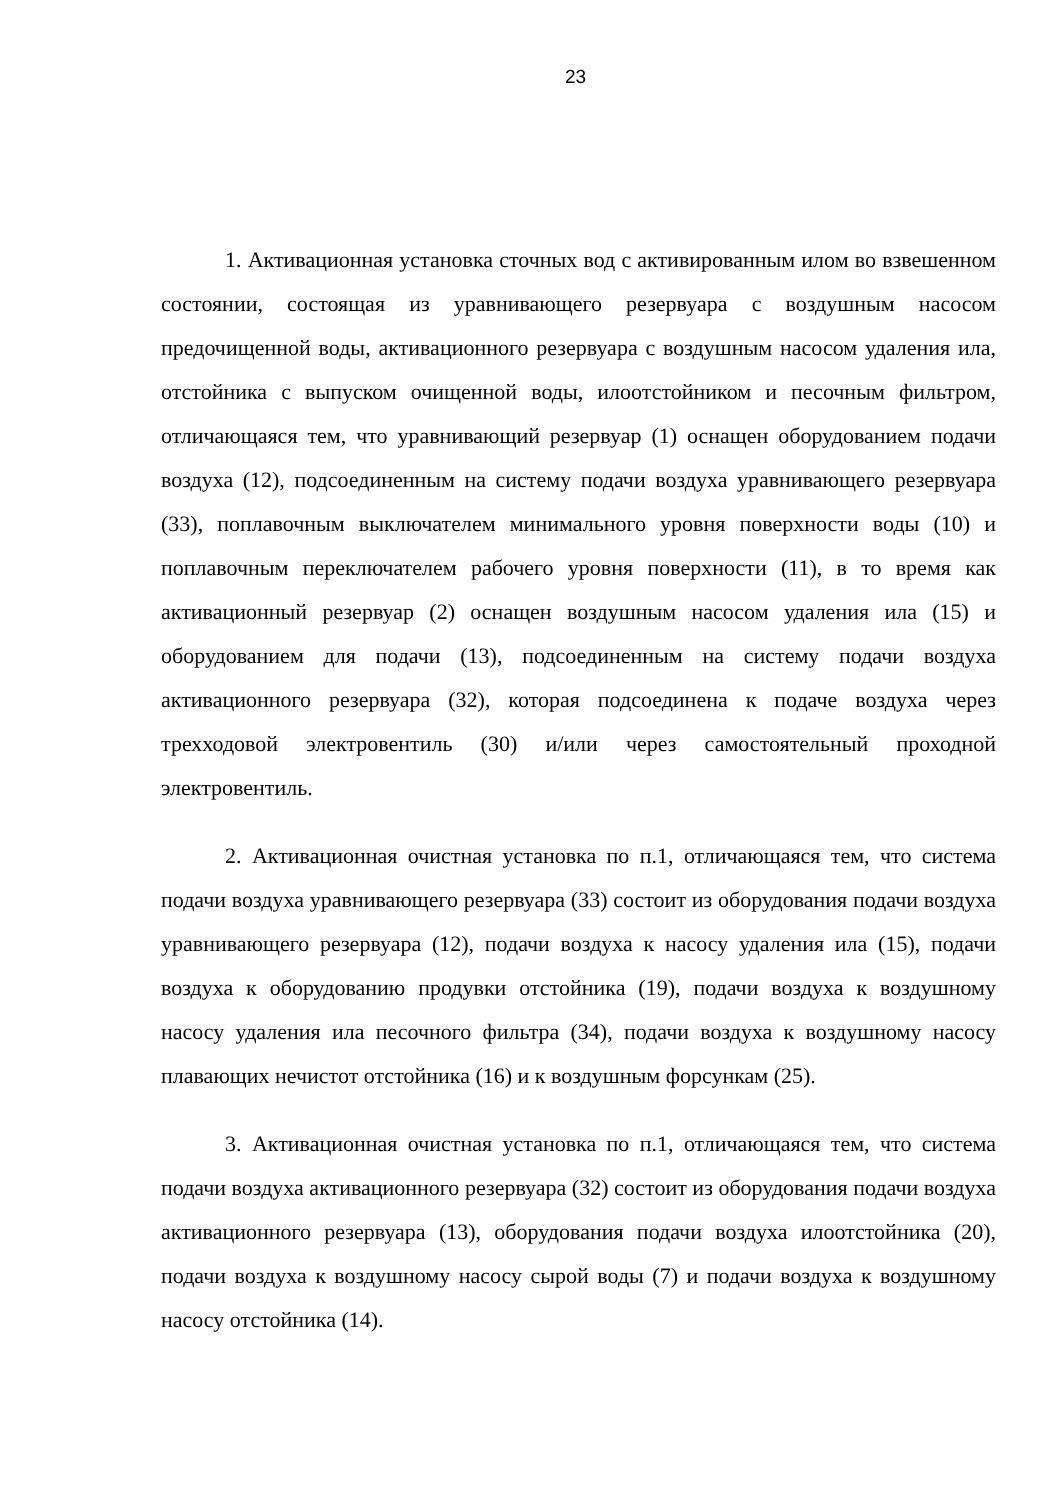23
1. Активационная установка сточных вод с активированным илом во взвешенном состоянии, состоящая из уравнивающего резервуара с воздушным насосом предочищенной воды, активационного резервуара с воздушным насосом удаления ила, отстойника с выпуском очищенной воды, илоотстойником и песочным фильтром, отличающаяся тем, что уравнивающий резервуар (1) оснащен оборудованием подачи воздуха (12), подсоединенным на систему подачи воздуха уравнивающего резервуара (33), поплавочным выключателем минимального уровня поверхности воды (10) и поплавочным переключателем рабочего уровня поверхности (11), в то время как активационный резервуар (2) оснащен воздушным насосом удаления ила (15) и оборудованием для подачи (13), подсоединенным на систему подачи воздуха активационного резервуара (32), которая подсоединена к подаче воздуха через трехходовой электровентиль (30) и/или через самостоятельный проходной электровентиль.
2. Активационная очистная установка по п.1, отличающаяся тем, что система подачи воздуха уравнивающего резервуара (33) состоит из оборудования подачи воздуха уравнивающего резервуара (12), подачи воздуха к насосу удаления ила (15), подачи воздуха к оборудованию продувки отстойника (19), подачи воздуха к воздушному насосу удаления ила песочного фильтра (34), подачи воздуха к воздушному насосу плавающих нечистот отстойника (16) и к воздушным форсункам (25).
3. Активационная очистная установка по п.1, отличающаяся тем, что система подачи воздуха активационного резервуара (32) состоит из оборудования подачи воздуха активационного резервуара (13), оборудования подачи воздуха илоотстойника (20), подачи воздуха к воздушному насосу сырой воды (7) и подачи воздуха к воздушному насосу отстойника (14).